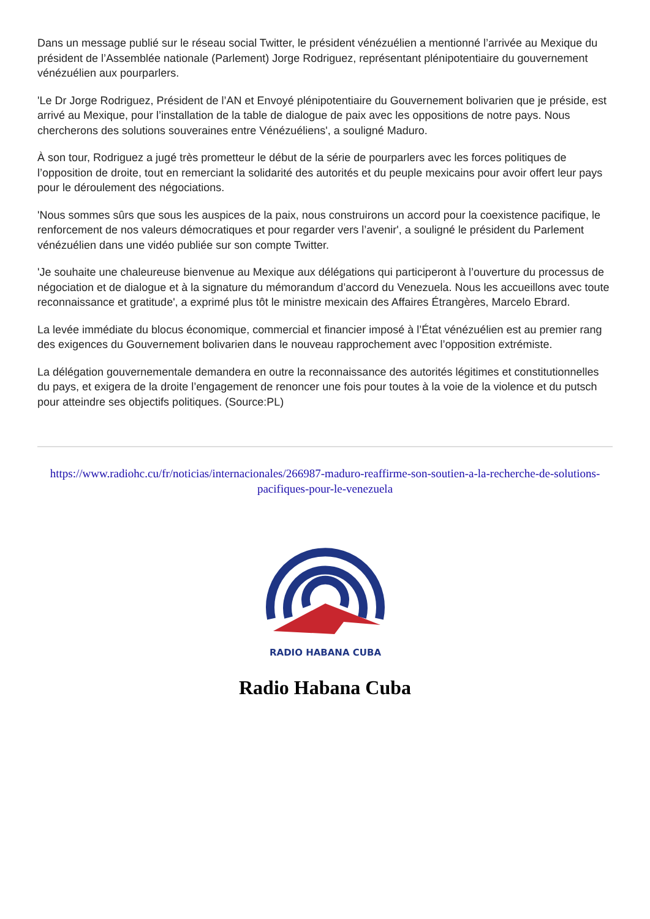Dans un message publié sur le réseau social Twitter, le président vénézuélien a mentionné l’arrivée au Mexique du président de l’Assemblée nationale (Parlement) Jorge Rodriguez, représentant plénipotentiaire du gouvernement vénézuélien aux pourparlers.
'Le Dr Jorge Rodriguez, Président de l’AN et Envoyé plénipotentiaire du Gouvernement bolivarien que je préside, est arrivé au Mexique, pour l’installation de la table de dialogue de paix avec les oppositions de notre pays. Nous chercherons des solutions souveraines entre Vénézuéliens', a souligné Maduro.
À son tour, Rodriguez a jugé très prometteur le début de la série de pourparlers avec les forces politiques de l’opposition de droite, tout en remerciant la solidarité des autorités et du peuple mexicains pour avoir offert leur pays pour le déroulement des négociations.
'Nous sommes sûrs que sous les auspices de la paix, nous construirons un accord pour la coexistence pacifique, le renforcement de nos valeurs démocratiques et pour regarder vers l’avenir', a souligné le président du Parlement vénézuélien dans une vidéo publiée sur son compte Twitter.
'Je souhaite une chaleureuse bienvenue au Mexique aux délégations qui participeront à l’ouverture du processus de négociation et de dialogue et à la signature du mémorandum d’accord du Venezuela. Nous les accueillons avec toute reconnaissance et gratitude', a exprimé plus tôt le ministre mexicain des Affaires Étrangères, Marcelo Ebrard.
La levée immédiate du blocus économique, commercial et financier imposé à l’État vénézuélien est au premier rang des exigences du Gouvernement bolivarien dans le nouveau rapprochement avec l’opposition extrémiste.
La délégation gouvernementale demandera en outre la reconnaissance des autorités légitimes et constitutionnelles du pays, et exigera de la droite l’engagement de renoncer une fois pour toutes à la voie de la violence et du putsch pour atteindre ses objectifs politiques. (Source:PL)
https://www.radiohc.cu/fr/noticias/internacionales/266987-maduro-reaffirme-son-soutien-a-la-recherche-de-solutions-pacifiques-pour-le-venezuela
RADIO HABANA CUBA
Radio Habana Cuba